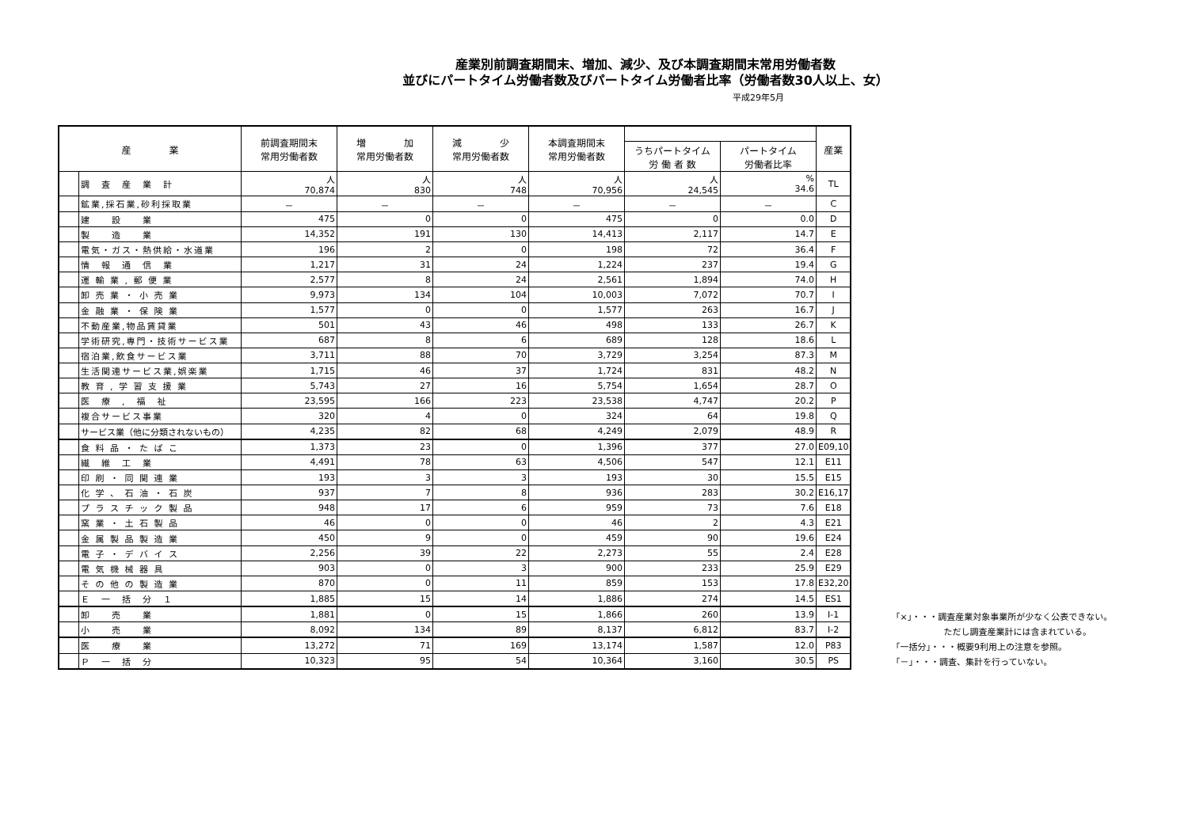産業別前調査期間末、増加、減少、及び本調査期間末常用労働者数
並びにパートタイム労働者数及びパートタイム労働者比率（労働者数30人以上、女）
平成29年5月
| 産 業 | | 前調査期間末 常用労働者数 | 増 加 常用労働者数 | 減 少 常用労働者数 | 本調査期間末 常用労働者数 | | | 産業 |
| --- | --- | --- | --- | --- | --- | --- | --- | --- |
| | | | | | | うちパートタイム 労 働 者 数 | パートタイム 労働者比率 | |
| | 調 査 産 業 計 | 人 70,874 | 人 830 | 人 748 | 人 70,956 | 人 24,545 | % 34.6 | TL |
| | 鉱業,採石業,砂利採取業 | － | － | － | － | － | － | C |
| | 建 設 業 | 475 | 0 | 0 | 475 | 0 | 0.0 | D |
| | 製 造 業 | 14,352 | 191 | 130 | 14,413 | 2,117 | 14.7 | E |
| | 電気・ガス・熱供給・水道業 | 196 | 2 | 0 | 198 | 72 | 36.4 | F |
| | 情 報 通 信 業 | 1,217 | 31 | 24 | 1,224 | 237 | 19.4 | G |
| | 運 輸 業 , 郵 便 業 | 2,577 | 8 | 24 | 2,561 | 1,894 | 74.0 | H |
| | 卸 売 業 ・ 小 売 業 | 9,973 | 134 | 104 | 10,003 | 7,072 | 70.7 | I |
| | 金 融 業 ・ 保 険 業 | 1,577 | 0 | 0 | 1,577 | 263 | 16.7 | J |
| | 不動産業,物品賃貸業 | 501 | 43 | 46 | 498 | 133 | 26.7 | K |
| | 学術研究,専門・技術サービス業 | 687 | 8 | 6 | 689 | 128 | 18.6 | L |
| | 宿泊業,飲食サービス業 | 3,711 | 88 | 70 | 3,729 | 3,254 | 87.3 | M |
| | 生活関連サービス業,娯楽業 | 1,715 | 46 | 37 | 1,724 | 831 | 48.2 | N |
| | 教 育 , 学 習 支 援 業 | 5,743 | 27 | 16 | 5,754 | 1,654 | 28.7 | O |
| | 医 療 , 福 祉 | 23,595 | 166 | 223 | 23,538 | 4,747 | 20.2 | P |
| | 複合サービス事業 | 320 | 4 | 0 | 324 | 64 | 19.8 | Q |
| | サービス業（他に分類されないもの） | 4,235 | 82 | 68 | 4,249 | 2,079 | 48.9 | R |
| | 食 料 品 ・ た ば こ | 1,373 | 23 | 0 | 1,396 | 377 | 27.0 | E09,10 |
| | 繊 維 工 業 | 4,491 | 78 | 63 | 4,506 | 547 | 12.1 | E11 |
| | 印 刷 ・ 同 関 連 業 | 193 | 3 | 3 | 193 | 30 | 15.5 | E15 |
| | 化 学 、 石 油 ・ 石 炭 | 937 | 7 | 8 | 936 | 283 | 30.2 | E16,17 |
| | プ ラ ス チ ッ ク 製 品 | 948 | 17 | 6 | 959 | 73 | 7.6 | E18 |
| | 窯 業 ・ 土 石 製 品 | 46 | 0 | 0 | 46 | 2 | 4.3 | E21 |
| | 金 属 製 品 製 造 業 | 450 | 9 | 0 | 459 | 90 | 19.6 | E24 |
| | 電 子 ・ デ バ イ ス | 2,256 | 39 | 22 | 2,273 | 55 | 2.4 | E28 |
| | 電 気 機 械 器 具 | 903 | 0 | 3 | 900 | 233 | 25.9 | E29 |
| | そ の 他 の 製 造 業 | 870 | 0 | 11 | 859 | 153 | 17.8 | E32,20 |
| | Ｅ 一 括 分 １ | 1,885 | 15 | 14 | 1,886 | 274 | 14.5 | ES1 |
| | 卸 売 業 | 1,881 | 0 | 15 | 1,866 | 260 | 13.9 | I-1 |
| | 小 売 業 | 8,092 | 134 | 89 | 8,137 | 6,812 | 83.7 | I-2 |
| | 医 療 業 | 13,272 | 71 | 169 | 13,174 | 1,587 | 12.0 | P83 |
| | Ｐ 一 括 分 | 10,323 | 95 | 54 | 10,364 | 3,160 | 30.5 | PS |
「×」・・・調査産業対象事業所が少なく公表できない。
　　　　　　ただし調査産業計には含まれている。
「一括分」・・・概要9利用上の注意を参照。
「－」・・・調査、集計を行っていない。